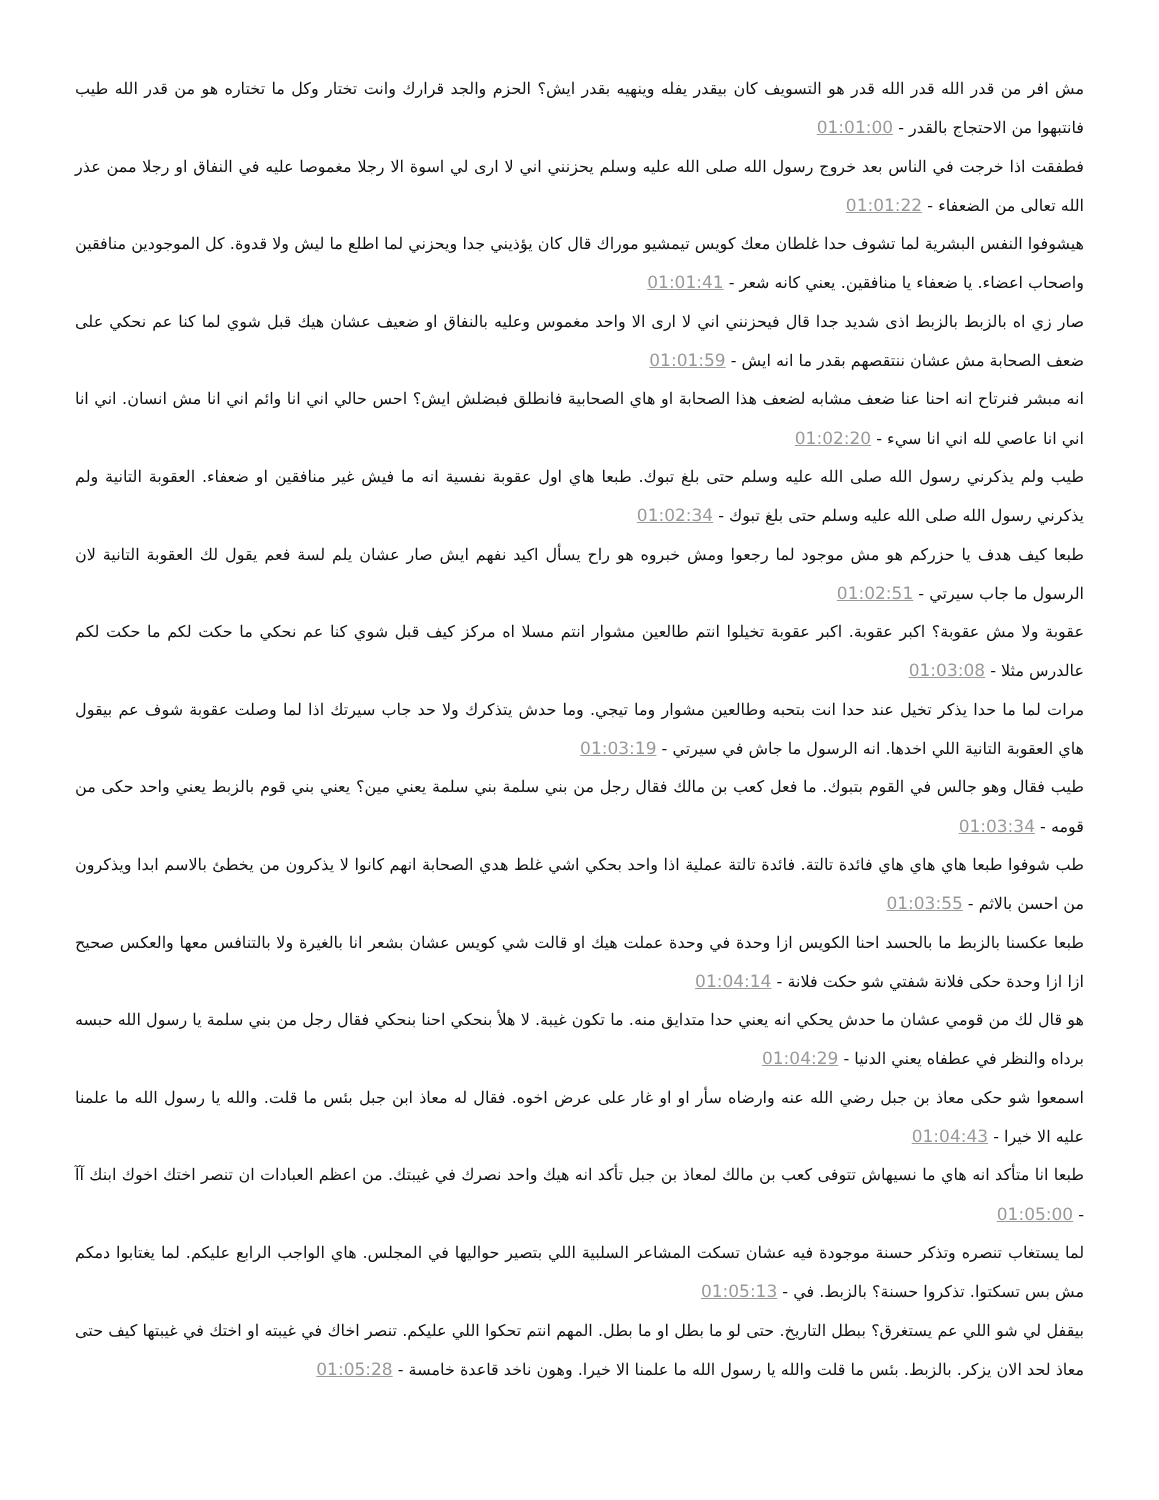مش افر من قدر الله قدر الله قدر هو التسويف كان بيقدر يفله وينهيه بقدر ايش؟ الحزم والجد قرارك وانت تختار وكل ما تختاره هو من قدر الله طيب فانتبهوا من الاحتجاج بالقدر - 01:01:00
فطفقت اذا خرجت في الناس بعد خروج رسول الله صلى الله عليه وسلم يحزنني اني لا ارى لي اسوة الا رجلا مغموصا عليه في النفاق او رجلا ممن عذر الله تعالى من الضعفاء - 01:01:22
هيشوفوا النفس البشرية لما تشوف حدا غلطان معك كويس تيمشيو موراك قال كان يؤذيني جدا ويحزني لما اطلع ما ليش ولا قدوة. كل الموجودين منافقين واصحاب اعضاء. يا ضعفاء يا منافقين. يعني كانه شعر - 01:01:41
صار زي اه بالزبط بالزبط اذى شديد جدا قال فيحزنني اني لا ارى الا واحد مغموس وعليه بالنفاق او ضعيف عشان هيك قبل شوي لما كنا عم نحكي على ضعف الصحابة مش عشان ننتقصهم بقدر ما انه ايش - 01:01:59
انه مبشر فنرتاح انه احنا عنا ضعف مشابه لضعف هذا الصحابة او هاي الصحابية فانطلق فبضلش ايش؟ احس حالي اني انا وائم اني انا مش انسان. اني انا اني انا عاصي لله اني انا سيء - 01:02:20
طيب ولم يذكرني رسول الله صلى الله عليه وسلم حتى بلغ تبوك. طبعا هاي اول عقوبة نفسية انه ما فيش غير منافقين او ضعفاء. العقوبة التانية ولم يذكرني رسول الله صلى الله عليه وسلم حتى بلغ تبوك - 01:02:34
طبعا كيف هدف يا حزركم هو مش موجود لما رجعوا ومش خبروه هو راح يسأل اكيد نفهم ايش صار عشان يلم لسة فعم يقول لك العقوبة التانية لان الرسول ما جاب سيرتي - 01:02:51
عقوبة ولا مش عقوبة؟ اكبر عقوبة. اكبر عقوبة تخيلوا انتم طالعين مشوار انتم مسلا اه مركز كيف قبل شوي كنا عم نحكي ما حكت لكم ما حكت لكم عالدرس مثلا - 01:03:08
مرات لما ما حدا يذكر تخيل عند حدا انت بتحبه وطالعين مشوار وما تيجي. وما حدش يتذكرك ولا حد جاب سيرتك اذا لما وصلت عقوبة شوف عم بيقول هاي العقوبة التانية اللي اخدها. انه الرسول ما جاش في سيرتي - 01:03:19
طيب فقال وهو جالس في القوم بتبوك. ما فعل كعب بن مالك فقال رجل من بني سلمة بني سلمة يعني مين؟ يعني بني قوم بالزبط يعني واحد حكى من قومه - 01:03:34
طب شوفوا طبعا هاي هاي هاي فائدة تالتة. فائدة تالتة عملية اذا واحد بحكي اشي غلط هدي الصحابة انهم كانوا لا يذكرون من يخطئ بالاسم ابدا ويذكرون من احسن بالاثم - 01:03:55
طبعا عكسنا بالزبط ما بالحسد احنا الكويس ازا وحدة في وحدة عملت هيك او قالت شي كويس عشان بشعر انا بالغيرة ولا بالتنافس معها والعكس صحيح ازا ازا وحدة حكى فلانة شفتي شو حكت فلانة - 01:04:14
هو قال لك من قومي عشان ما حدش يحكي انه يعني حدا متدايق منه. ما تكون غيبة. لا هلأ بنحكي احنا بنحكي فقال رجل من بني سلمة يا رسول الله حبسه برداه والنظر في عطفاه يعني الدنيا - 01:04:29
اسمعوا شو حكى معاذ بن جبل رضي الله عنه وارضاه سأر او او غار على عرض اخوه. فقال له معاذ ابن جبل بئس ما قلت. والله يا رسول الله ما علمنا عليه الا خيرا - 01:04:43
طبعا انا متأكد انه هاي ما نسيهاش تتوفى كعب بن مالك لمعاذ بن جبل تأكد انه هيك واحد نصرك في غيبتك. من اعظم العبادات ان تنصر اختك اخوك ابنك آآ - 01:05:00
لما يستغاب تنصره وتذكر حسنة موجودة فيه عشان تسكت المشاعر السلبية اللي بتصير حواليها في المجلس. هاي الواجب الرابع عليكم. لما يغتابوا دمكم مش بس تسكتوا. تذكروا حسنة؟ بالزبط. في - 01:05:13
بيقفل لي شو اللي عم يستغرق؟ ببطل التاريخ. حتى لو ما بطل او ما بطل. المهم انتم تحكوا اللي عليكم. تنصر اخاك في غيبته او اختك في غيبتها كيف حتى معاذ لحد الان يزكر. بالزبط. بئس ما قلت والله يا رسول الله ما علمنا الا خيرا. وهون ناخد قاعدة خامسة - 01:05:28